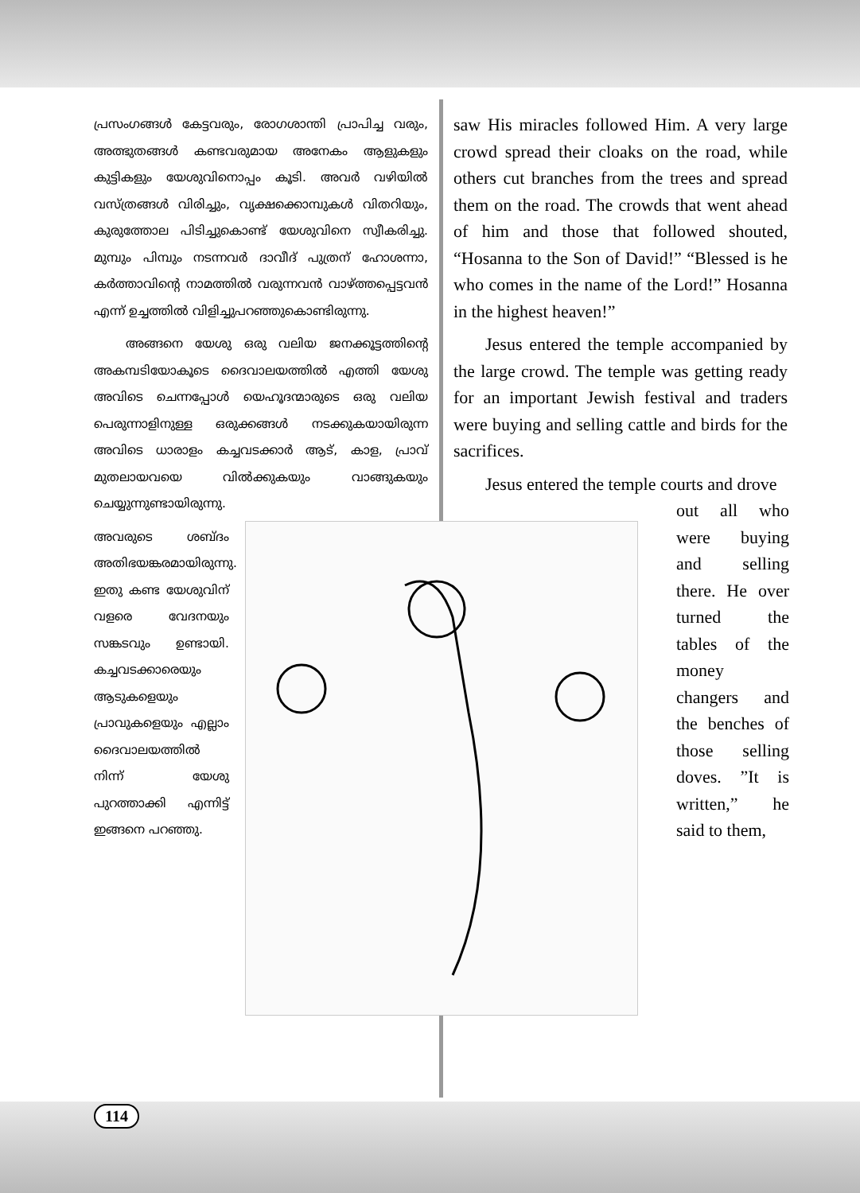പ്രസംഗങ്ങൾ കേട്ടവരും, രോഗശാന്തി പ്രാപിച്ച വരും, അത്ഭുതങ്ങൾ കണ്ടവരുമായ അനേകം ആളുകളും കുട്ടികളും യേശുവിനൊപ്പം കൂടി. അവർ വഴിയിൽ വസ്ത്രങ്ങൾ വിരിച്ചും, വൃക്ഷക്കൊമ്പുകൾ വിതറിയും, കുരുത്തോല പിടിച്ചുകൊണ്ട് യേശുവിനെ സ്വീകരിച്ചു. മുമ്പും പിമ്പും നടന്നവർ ദാവീദ് പുത്രന് ഹോശന്നാ, കർത്താവിന്റെ നാമത്തിൽ വരുന്നവൻ വാഴ്ത്തപ്പെട്ടവൻ എന്ന് ഉച്ചത്തിൽ വിളിച്ചുപറഞ്ഞുകൊണ്ടിരുന്നു.
അങ്ങനെ യേശു ഒരു വലിയ ജനക്കൂട്ടത്തിന്റെ അകമ്പടിയോകൂടെ ദൈവാലയത്തിൽ എത്തി യേശു അവിടെ ചെന്നപ്പോൾ യെഹൂദന്മാരുടെ ഒരു വലിയ പെരുന്നാളിനുള്ള ഒരുക്കങ്ങൾ നടക്കുകയായിരുന്ന അവിടെ ധാരാളം കച്ചവടക്കാർ ആട്, കാള, പ്രാവ് മുതലായവയെ വിൽക്കുകയും വാങ്ങുകയും ചെയ്യുന്നുണ്ടായിരുന്നു.
അവരുടെ ശബ്ദം അതിഭയങ്കരമായിരുന്നു. ഇതു കണ്ട യേശുവിന് വളരെ വേദനയും സങ്കടവും ഉണ്ടായി. കച്ചവടക്കാരെയും ആടുകളെയും പ്രാവുകളെയും എല്ലാം ദൈവാലയത്തിൽ നിന്ന് യേശു പുറത്താക്കി എന്നിട്ട് ഇങ്ങനെ പറഞ്ഞു.
saw His miracles followed Him. A very large crowd spread their cloaks on the road, while others cut branches from the trees and spread them on the road. The crowds that went ahead of him and those that followed shouted, “Hosanna to the Son of David!” “Blessed is he who comes in the name of the Lord!” Hosanna in the highest heaven!”
Jesus entered the temple accompanied by the large crowd. The temple was getting ready for an important Jewish festival and traders were buying and selling cattle and birds for the sacrifices.
Jesus entered the temple courts and drove
out all who were buying and selling there. He over turned the tables of the money changers and the benches of those selling doves. ”It is written,” he said to them,
114